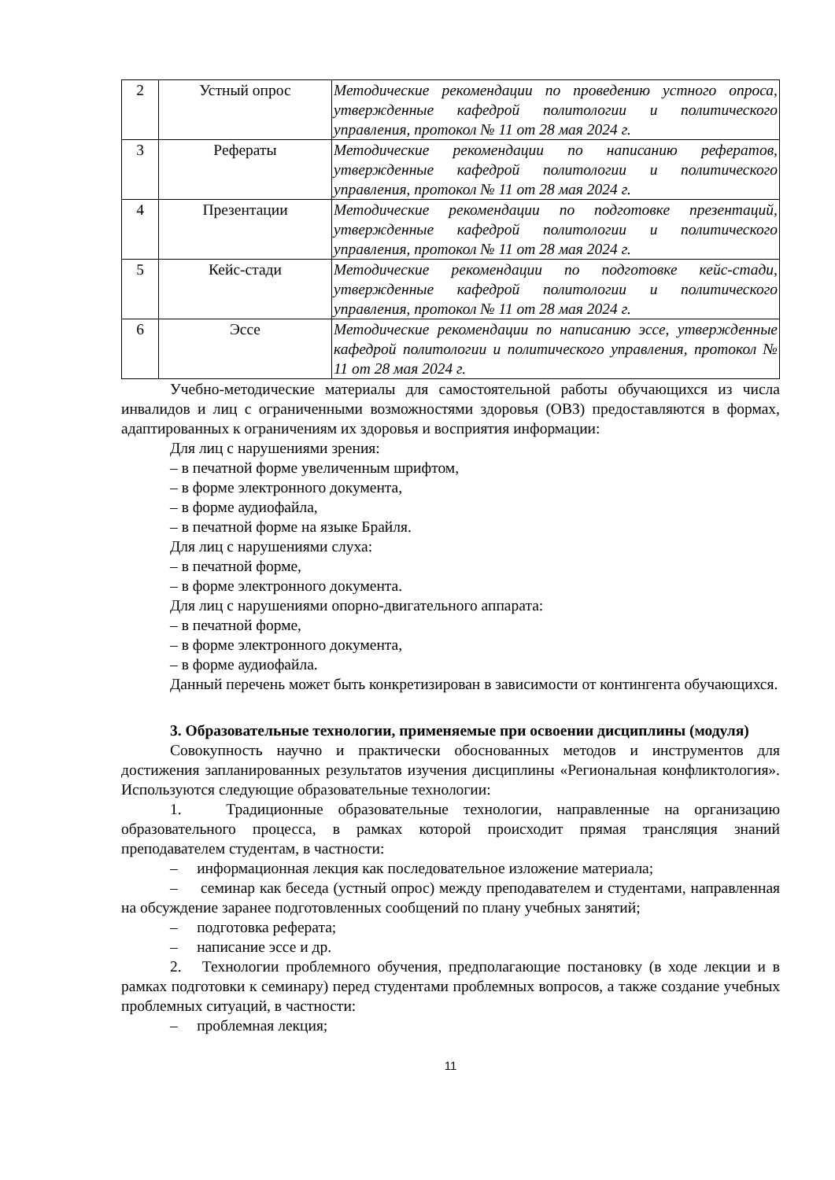| 2 | Устный опрос | Методические рекомендации по проведению устного опроса, утвержденные кафедрой политологии и политического управления, протокол № 11 от 28 мая 2024 г. |
| 3 | Рефераты | Методические рекомендации по написанию рефератов, утвержденные кафедрой политологии и политического управления, протокол № 11 от 28 мая 2024 г. |
| 4 | Презентации | Методические рекомендации по подготовке презентаций, утвержденные кафедрой политологии и политического управления, протокол № 11 от 28 мая 2024 г. |
| 5 | Кейс-стади | Методические рекомендации по подготовке кейс-стади, утвержденные кафедрой политологии и политического управления, протокол № 11 от 28 мая 2024 г. |
| 6 | Эссе | Методические рекомендации по написанию эссе, утвержденные кафедрой политологии и политического управления, протокол № 11 от 28 мая 2024 г. |
Учебно-методические материалы для самостоятельной работы обучающихся из числа инвалидов и лиц с ограниченными возможностями здоровья (ОВЗ) предоставляются в формах, адаптированных к ограничениям их здоровья и восприятия информации:
Для лиц с нарушениями зрения:
– в печатной форме увеличенным шрифтом,
– в форме электронного документа,
– в форме аудиофайла,
– в печатной форме на языке Брайля.
Для лиц с нарушениями слуха:
– в печатной форме,
– в форме электронного документа.
Для лиц с нарушениями опорно-двигательного аппарата:
– в печатной форме,
– в форме электронного документа,
– в форме аудиофайла.
Данный перечень может быть конкретизирован в зависимости от контингента обучающихся.
3. Образовательные технологии, применяемые при освоении дисциплины (модуля)
Совокупность научно и практически обоснованных методов и инструментов для достижения запланированных результатов изучения дисциплины «Региональная конфликтология». Используются следующие образовательные технологии:
1. Традиционные образовательные технологии, направленные на организацию образовательного процесса, в рамках которой происходит прямая трансляция знаний преподавателем студентам, в частности:
– информационная лекция как последовательное изложение материала;
– семинар как беседа (устный опрос) между преподавателем и студентами, направленная на обсуждение заранее подготовленных сообщений по плану учебных занятий;
– подготовка реферата;
– написание эссе и др.
2. Технологии проблемного обучения, предполагающие постановку (в ходе лекции и в рамках подготовки к семинару) перед студентами проблемных вопросов, а также создание учебных проблемных ситуаций, в частности:
– проблемная лекция;
11